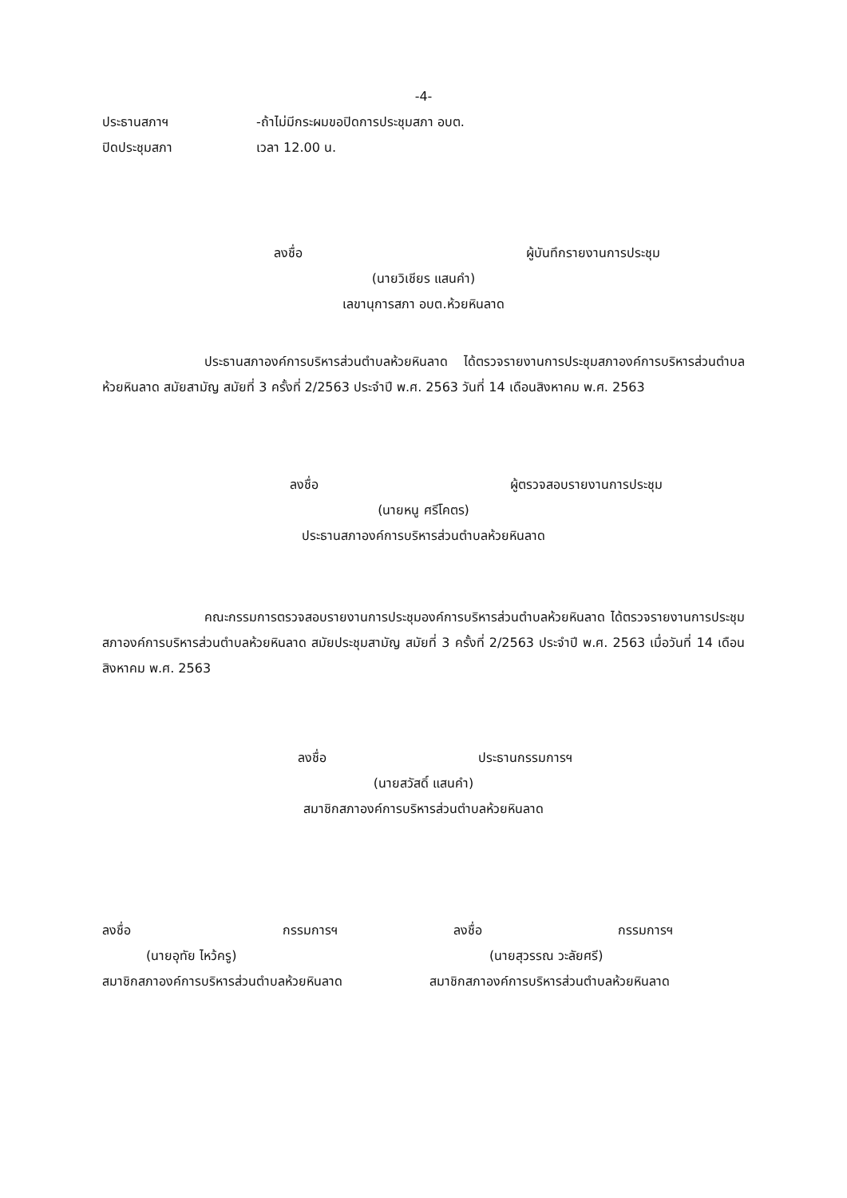-4-
ประธานสภาฯ -ถ้าไม่มีกระผมขอปิดการประชุมสภา อบต.
ปิดประชุมสภา เวลา 12.00 น.
ลงชื่อ ผู้บันทึกรายงานการประชุม
(นายวิเชียร แสนคำ)
เลขานุการสภา อบต.ห้วยหินลาด
ประธานสภาองค์การบริหารส่วนตำบลห้วยหินลาด ได้ตรวจรายงานการประชุมสภาองค์การบริหารส่วนตำบลห้วยหินลาด สมัยสามัญ สมัยที่ 3 ครั้งที่ 2/2563 ประจำปี พ.ศ. 2563 วันที่ 14 เดือนสิงหาคม พ.ศ. 2563
ลงชื่อ ผู้ตรวจสอบรายงานการประชุม
(นายหนู ศรีโคตร)
ประธานสภาองค์การบริหารส่วนตำบลห้วยหินลาด
คณะกรรมการตรวจสอบรายงานการประชุมองค์การบริหารส่วนตำบลห้วยหินลาด ได้ตรวจรายงานการประชุมสภาองค์การบริหารส่วนตำบลห้วยหินลาด สมัยประชุมสามัญ สมัยที่ 3 ครั้งที่ 2/2563 ประจำปี พ.ศ. 2563 เมื่อวันที่ 14 เดือนสิงหาคม พ.ศ. 2563
ลงชื่อ ประธานกรรมการฯ
(นายสวัสดิ์ แสนคำ)
สมาชิกสภาองค์การบริหารส่วนตำบลห้วยหินลาด
ลงชื่อ กรรมการฯ
(นายอุทัย ไหว้ครู)
สมาชิกสภาองค์การบริหารส่วนตำบลห้วยหินลาด
ลงชื่อ กรรมการฯ
(นายสุวรรณ วะลัยศรี)
สมาชิกสภาองค์การบริหารส่วนตำบลห้วยหินลาด